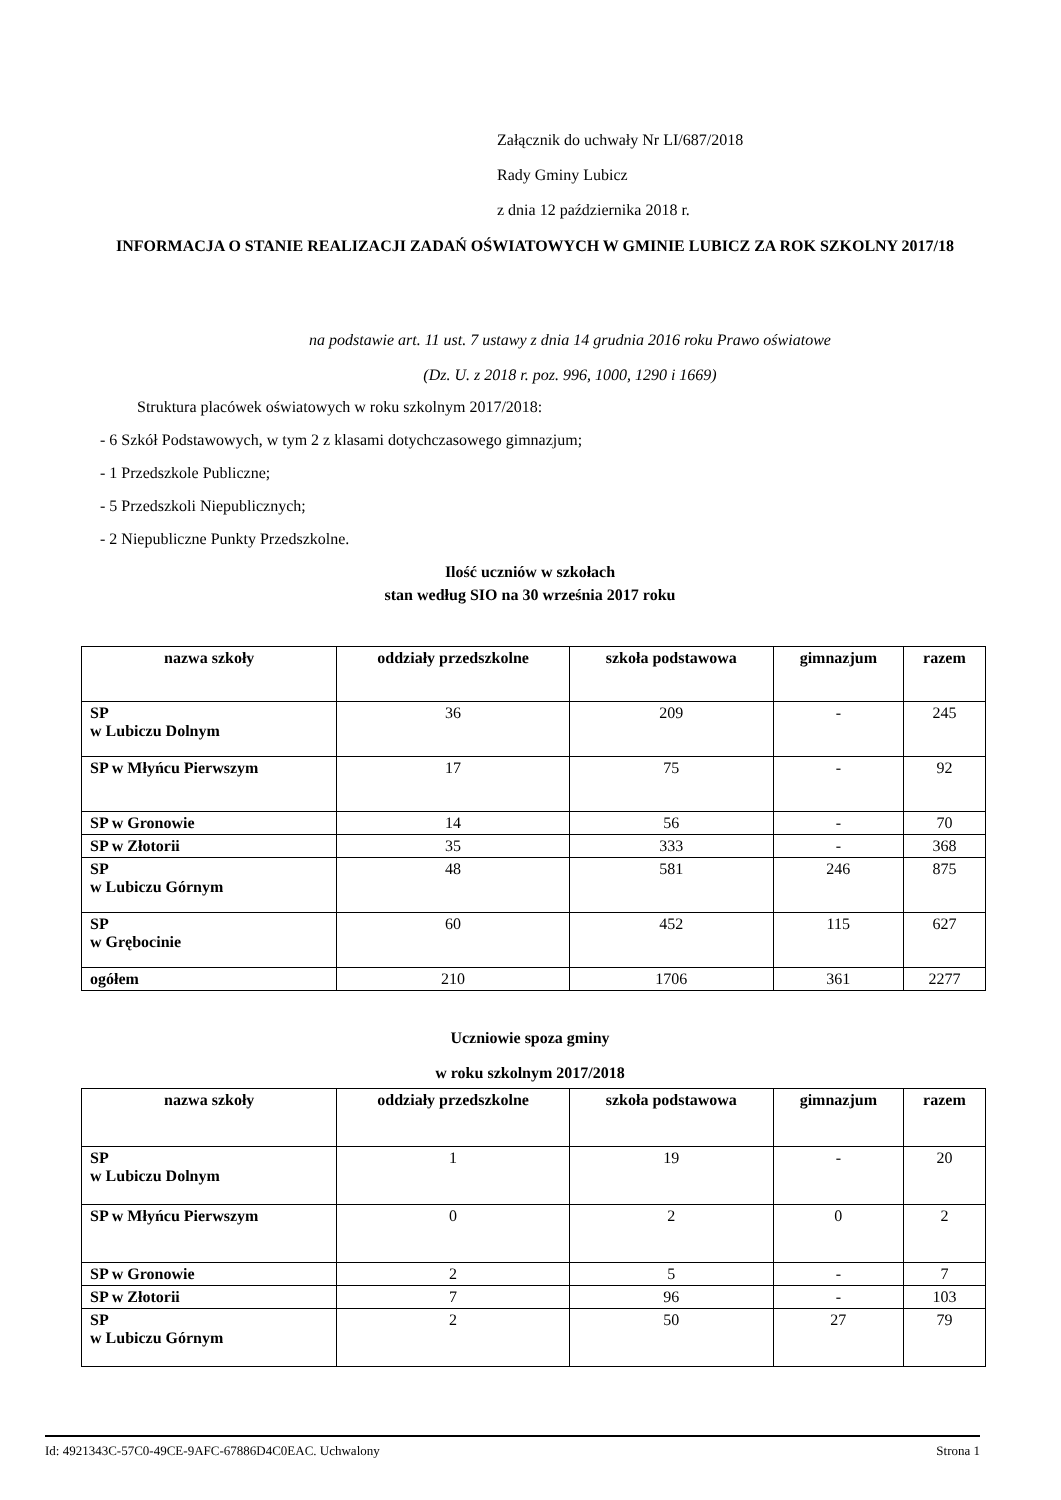Załącznik do uchwały Nr LI/687/2018
Rady Gminy Lubicz
z dnia 12 października 2018 r.
INFORMACJA O STANIE REALIZACJI ZADAŃ OŚWIATOWYCH W GMINIE LUBICZ ZA ROK SZKOLNY 2017/18
na podstawie art. 11 ust. 7 ustawy z dnia 14 grudnia 2016 roku Prawo oświatowe
(Dz. U. z 2018 r. poz. 996, 1000, 1290 i 1669)
Struktura placówek oświatowych w roku szkolnym 2017/2018:
- 6 Szkół Podstawowych, w tym 2 z klasami dotychczasowego gimnazjum;
- 1 Przedszkole Publiczne;
- 5 Przedszkoli Niepublicznych;
- 2 Niepubliczne Punkty Przedszkolne.
Ilość uczniów w szkołach
stan według SIO na 30 września 2017 roku
| nazwa szkoły | oddziały przedszkolne | szkoła podstawowa | gimnazjum | razem |
| --- | --- | --- | --- | --- |
| SP w Lubiczu Dolnym | 36 | 209 | - | 245 |
| SP w Młyńcu Pierwszym | 17 | 75 | - | 92 |
| SP w Gronowie | 14 | 56 | - | 70 |
| SP w Złotorii | 35 | 333 | - | 368 |
| SP w Lubiczu Górnym | 48 | 581 | 246 | 875 |
| SP w Grębocinie | 60 | 452 | 115 | 627 |
| ogółem | 210 | 1706 | 361 | 2277 |
Uczniowie spoza gminy
w roku szkolnym 2017/2018
| nazwa szkoły | oddziały przedszkolne | szkoła podstawowa | gimnazjum | razem |
| --- | --- | --- | --- | --- |
| SP w Lubiczu Dolnym | 1 | 19 | - | 20 |
| SP w Młyńcu Pierwszym | 0 | 2 | 0 | 2 |
| SP w Gronowie | 2 | 5 | - | 7 |
| SP w Złotorii | 7 | 96 | - | 103 |
| SP w Lubiczu Górnym | 2 | 50 | 27 | 79 |
Id: 4921343C-57C0-49CE-9AFC-67886D4C0EAC. Uchwalony Strona 1